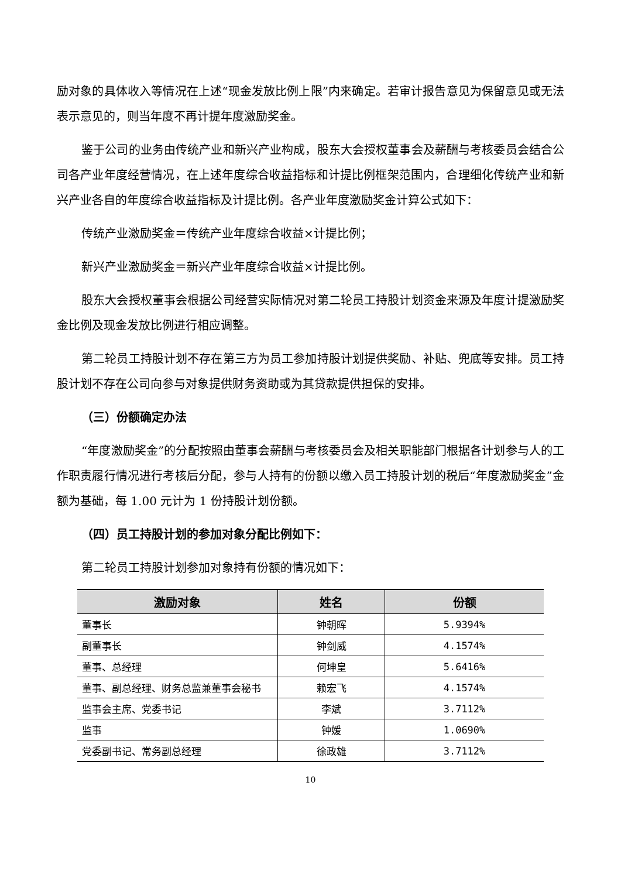励对象的具体收入等情况在上述“现金发放比例上限”内来确定。若审计报告意见为保留意见或无法表示意见的，则当年度不再计提年度激励奖金。
鉴于公司的业务由传统产业和新兴产业构成，股东大会授权董事会及薪酬与考核委员会结合公司各产业年度经营情况，在上述年度综合收益指标和计提比例框架范围内，合理细化传统产业和新兴产业各自的年度综合收益指标及计提比例。各产业年度激励奖金计算公式如下：
传统产业激励奖金＝传统产业年度综合收益×计提比例；
新兴产业激励奖金＝新兴产业年度综合收益×计提比例。
股东大会授权董事会根据公司经营实际情况对第二轮员工持股计划资金来源及年度计提激励奖金比例及现金发放比例进行相应调整。
第二轮员工持股计划不存在第三方为员工参加持股计划提供奖励、补贴、兜底等安排。员工持股计划不存在公司向参与对象提供财务资助或为其贷款提供担保的安排。
（三）份额确定办法
“年度激励奖金”的分配按照由董事会薪酬与考核委员会及相关职能部门根据各计划参与人的工作职责履行情况进行考核后分配，参与人持有的份额以缴入员工持股计划的税后“年度激励奖金”金额为基础，每 1.00 元计为 1 份持股计划份额。
（四）员工持股计划的参加对象分配比例如下：
第二轮员工持股计划参加对象持有份额的情况如下：
| 激励对象 | 姓名 | 份额 |
| --- | --- | --- |
| 董事长 | 钟朝晖 | 5.9394% |
| 副董事长 | 钟剑威 | 4.1574% |
| 董事、总经理 | 何坤皇 | 5.6416% |
| 董事、副总经理、财务总监兼董事会秘书 | 赖宏飞 | 4.1574% |
| 监事会主席、党委书记 | 李斌 | 3.7112% |
| 监事 | 钟媛 | 1.0690% |
| 党委副书记、常务副总经理 | 徐政雄 | 3.7112% |
10